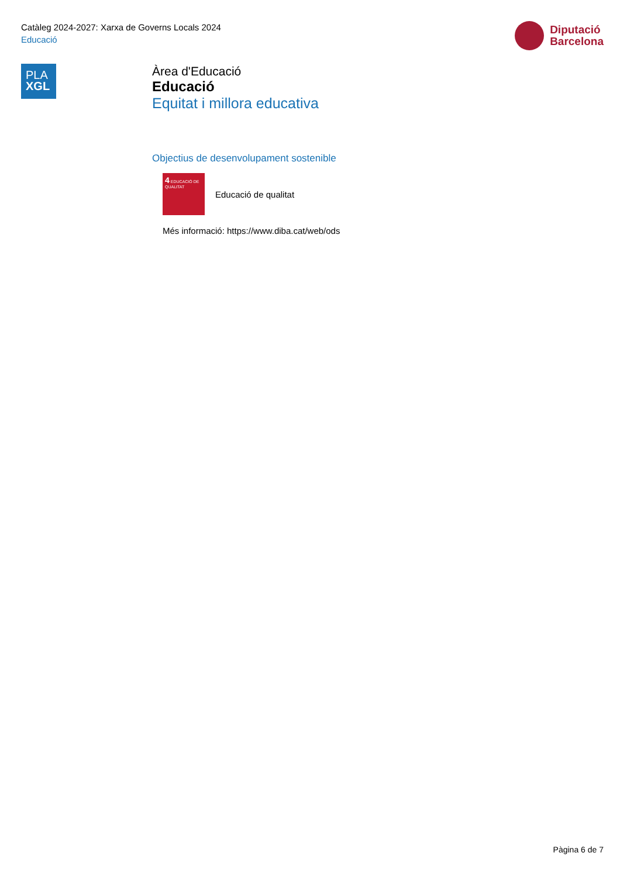Catàleg 2024-2027: Xarxa de Governs Locals 2024
Educació
Diputació
Barcelona
PLA
XGL
Àrea d'Educació
Educació
Equitat i millora educativa
Objectius de desenvolupament sostenible
4 EDUCACIÓ DE QUALITAT
Educació de qualitat
Més informació: https://www.diba.cat/web/ods
Pàgina 6 de 7